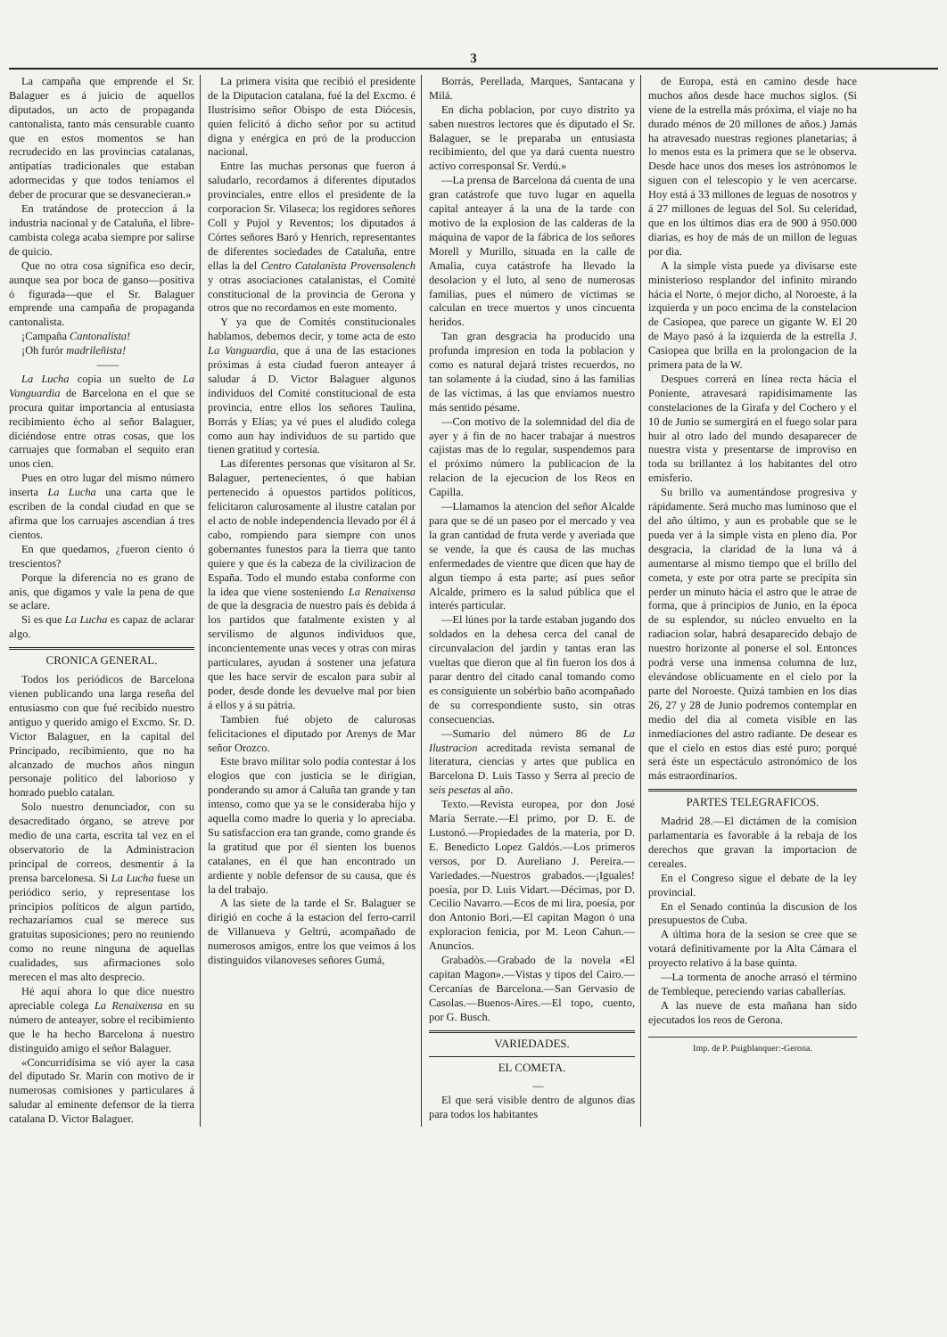3
La campaña que emprende el Sr. Balaguer es á juicio de aquellos diputados, un acto de propaganda cantonalista, tanto más censurable cuanto que en estos momentos se han recrudecido en las provincias catalanas, antipatías tradicionales que estaban adormecidas y que todos teníamos el deber de procurar que se desvanecieran.»
En tratándose de proteccion á la industria nacional y de Cataluña, el libre-cambista colega acaba siempre por salirse de quicio.
Que no otra cosa significa eso decir, aunque sea por boca de ganso—positiva ó figurada—que el Sr. Balaguer emprende una campaña de propaganda cantonalista.
¡Campaña Cantonalista!
¡Oh furór madrileñista!
——
La Lucha copia un suelto de La Vanguardia de Barcelona en el que se procura quitar importancia al entusiasta recibimiento écho al señor Balaguer, diciéndose entre otras cosas, que los carruajes que formaban el sequito eran unos cien.
Pues en otro lugar del mismo número inserta La Lucha una carta que le escriben de la condal ciudad en que se afirma que los carruajes ascendian á tres cientos.
En que quedamos, ¿fueron ciento ó trescientos?
Porque la diferencia no es grano de anis, que digamos y vale la pena de que se aclare.
Si es que La Lucha es capaz de aclarar algo.
CRONICA GENERAL.
Todos los periódicos de Barcelona vienen publicando una larga reseña del entusiasmo con que fué recibido nuestro antiguo y querido amigo el Excmo. Sr. D. Victor Balaguer, en la capital del Principado, recibimiento, que no ha alcanzado de muchos años ningun personaje político del laborioso y honrado pueblo catalan.
Solo nuestro denunciador, con su desacreditado órgano, se atreve por medio de una carta, escrita tal vez en el observatorio de la Administracion principal de correos, desmentir á la prensa barcelonesa. Si La Lucha fuese un periódico serio, y representase los principios políticos de algun partido, rechazaríamos cual se merece sus gratuitas suposiciones; pero no reuniendo como no reune ninguna de aquellas cualidades, sus afirmaciones solo merecen el mas alto desprecio.
Hé aquí ahora lo que dice nuestro apreciable colega La Renaixensa en su número de anteayer, sobre el recibimiento que le ha hecho Barcelona á nuestro distinguido amigo el señor Balaguer.
«Concurridísima se vió ayer la casa del diputado Sr. Marin con motivo de ir numerosas comisiones y particulares á saludar al eminente defensor de la tierra catalana D. Victor Balaguer.
La primera visita que recibió el presidente de la Diputacion catalana, fué la del Excmo. é Ilustrísimo señor Obispo de esta Diócesis, quien felicitó á dicho señor por su actitud digna y enérgica en pró de la produccion nacional.
Entre las muchas personas que fueron á saludarlo, recordamos á diferentes diputados provinciales, entre ellos el presidente de la corporacion Sr. Vilaseca; los regidores señores Coll y Pujol y Reventos; los diputados á Córtes señores Baró y Henrich, representantes de diferentes sociedades de Cataluña, entre ellas la del Centro Catalanista Provensalench y otras asociaciones catalanistas, el Comité constitucional de la provincia de Gerona y otros que no recordamos en este momento.
Y ya que de Comités constitucionales hablamos, debemos decir, y tome acta de esto La Vanguardia, que á una de las estaciones próximas á esta ciudad fueron anteayer á saludar á D. Victor Balaguer algunos individuos del Comité constitucional de esta provincia, entre ellos los señores Taulina, Borrás y Elías; ya vé pues el aludido colega como aun hay individuos de su partido que tienen gratitud y cortesía.
Las diferentes personas que visitaron al Sr. Balaguer, pertenecientes, ó que habian pertenecido á opuestos partidos políticos, felicitaron calurosamente al ilustre catalan por el acto de noble independencia llevado por él á cabo, rompiendo para siempre con unos gobernantes funestos para la tierra que tanto quiere y que és la cabeza de la civilizacion de España. Todo el mundo estaba conforme con la idea que viene sosteniendo La Renaixensa de que la desgracia de nuestro país és debida á los partidos que fatalmente existen y al servilismo de algunos individuos que, inconcientemente unas veces y otras con miras particulares, ayudan á sostener una jefatura que les hace servir de escalon para subir al poder, desde donde les devuelve mal por bien á ellos y á su pátria.
Tambien fué objeto de calurosas felicitaciones el diputado por Arenys de Mar señor Orozco.
Este bravo militar solo podía contestar á los elogios que con justicia se le dirigian, ponderando su amor á Caluña tan grande y tan intenso, como que ya se le consideraba hijo y aquella como madre lo queria y lo apreciaba. Su satisfaccion era tan grande, como grande és la gratitud que por él sienten los buenos catalanes, en él que han encontrado un ardiente y noble defensor de su causa, que és la del trabajo.
A las siete de la tarde el Sr. Balaguer se dirigió en coche á la estacion del ferro-carril de Villanueva y Geltrú, acompañado de numerosos amigos, entre los que veimos á los distinguidos vilanoveses señores Gumá,
Borrás, Perellada, Marques, Santacana y Milá.
En dicha poblacion, por cuyo distrito ya saben nuestros lectores que és diputado el Sr. Balaguer, se le preparaba un entusiasta recibimiento, del que ya dará cuenta nuestro activo corresponsal Sr. Verdú.»
—La prensa de Barcelona dá cuenta de una gran catástrofe que tuvo lugar en aquella capital anteayer á la una de la tarde con motivo de la explosion de las calderas de la máquina de vapor de la fábrica de los señores Morell y Murillo, situada en la calle de Amalia, cuya catástrofe ha llevado la desolacion y el luto, al seno de numerosas familias, pues el número de víctimas se calculan en trece muertos y unos cincuenta heridos.
Tan gran desgracia ha producido una profunda impresion en toda la poblacion y como es natural dejará tristes recuerdos, no tan solamente á la ciudad, sino á las familias de las víctimas, á las que enviamos nuestro más sentido pésame.
—Con motivo de la solemnidad del dia de ayer y á fin de no hacer trabajar á nuestros cajistas mas de lo regular, suspendemos para el próximo número la publicacion de la relacion de la ejecucion de los Reos en Capilla.
—Llamamos la atencion del señor Alcalde para que se dé un paseo por el mercado y vea la gran cantidad de fruta verde y averiada que se vende, la que és causa de las muchas enfermedades de vientre que dicen que hay de algun tiempo á esta parte; así pues señor Alcalde, primero es la salud pública que el interés particular.
—El lúnes por la tarde estaban jugando dos soldados en la dehesa cerca del canal de circunvalacion del jardin y tantas eran las vueltas que dieron que al fin fueron los dos á parar dentro del citado canal tomando como es consiguiente un sobérbio baño acompañado de su correspondiente susto, sin otras consecuencias.
—Sumario del número 86 de La Ilustracion acreditada revista semanal de literatura, ciencias y artes que publica en Barcelona D. Luis Tasso y Serra al precio de seis pesetas al año.
Texto.—Revista europea, por don José María Serrate.—El primo, por D. E. de Lustonó.—Propiedades de la materia, por D. E. Benedicto Lopez Galdós.—Los primeros versos, por D. Aureliano J. Pereira.—Variedades.—Nuestros grabados.—¡Iguales! poesía, por D. Luis Vidart.—Décimas, por D. Cecilio Navarro.—Ecos de mi lira, poesía, por don Antonio Bori.—El capitan Magon ó una exploracion fenicia, por M. Leon Cahun.—Anuncios.
Grabadòs.—Grabado de la novela «El capitan Magon».—Vistas y tipos del Cairo.—Cercanías de Barcelona.—San Gervasio de Casolas.—Buenos-Aires.—El topo, cuento, por G. Busch.
VARIEDADES.
EL COMETA.
—
El que será visible dentro de algunos dias para todos los habitantes
de Europa, está en camino desde hace muchos años desde hace muchos siglos. (Si viene de la estrella más próxima, el viaje no ha durado ménos de 20 millones de años.) Jamás ha atravesado nuestras regiones planetarias; á lo menos esta es la primera que se le observa. Desde hace unos dos meses los astrónomos le siguen con el telescopio y le ven acercarse. Hoy está á 33 millones de leguas de nosotros y á 27 millones de leguas del Sol. Su celeridad, que en los últimos dias era de 900 á 950.000 diarias, es hoy de más de un millon de leguas por dia.
A la simple vista puede ya divisarse este ministerioso resplandor del infinito mirando hácia el Norte, ó mejor dicho, al Noroeste, á la izquierda y un poco encima de la constelacion de Casiopea, que parece un gigante W. El 20 de Mayo pasó á la izquierda de la estrella J. Casiopea que brilla en la prolongacion de la primera pata de la W.
Despues correrá en línea recta hácia el Poniente, atravesará rapidísimamente las constelaciones de la Girafa y del Cochero y el 10 de Junio se sumergirá en el fuego solar para huir al otro lado del mundo desaparecer de nuestra vista y presentarse de improviso en toda su brillantez á los habitantes del otro emisferio.
Su brillo va aumentándose progresiva y rápidamente. Será mucho mas luminoso que el del año último, y aun es probable que se le pueda ver á la simple vista en pleno dia. Por desgracia, la claridad de la luna vá á aumentarse al mismo tiempo que el brillo del cometa, y este por otra parte se precipita sin perder un minuto hácia el astro que le atrae de forma, que á principios de Junio, en la época de su esplendor, su núcleo envuelto en la radiacion solar, habrá desaparecido debajo de nuestro horizonte al ponerse el sol. Entonces podrá verse una inmensa columna de luz, elevándose oblícuamente en el cielo por la parte del Noroeste. Quizá tambien en los dias 26, 27 y 28 de Junio podremos contemplar en medio del dia al cometa visible en las inmediaciones del astro radiante. De desear es que el cielo en estos dias esté puro; porqué será éste un espectáculo astronómico de los más estraordinarios.
PARTES TELEGRAFICOS.
Madrid 28.—El dictámen de la comision parlamentaria es favorable á la rebaja de los derechos que gravan la importacion de cereales.
En el Congreso sigue el debate de la ley provincial.
En el Senado continúa la discusion de los presupuestos de Cuba.
A última hora de la sesion se cree que se votará definitivamente por la Alta Cámara el proyecto relativo á la base quinta.
—La tormenta de anoche arrasó el término de Tembleque, pereciendo varias caballerías.
A las nueve de esta mañana han sido ejecutados los reos de Gerona.
Imp. de P. Puigblanquer:-Gerona.